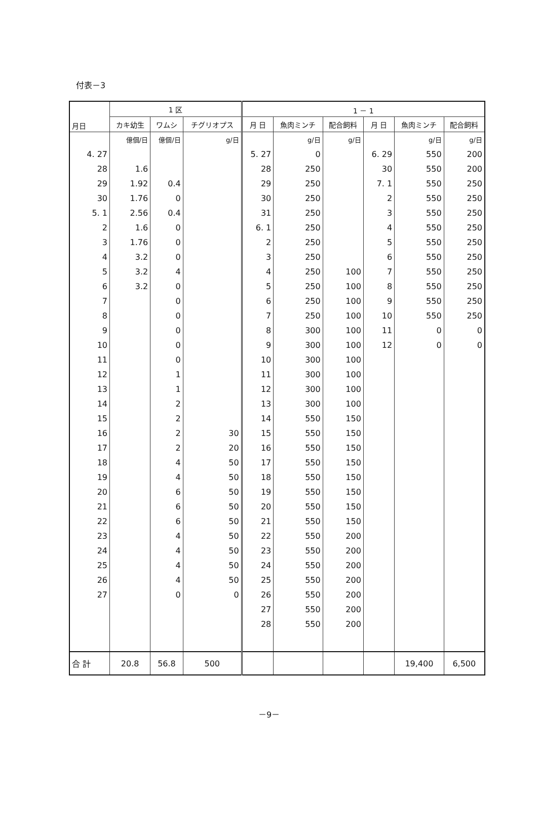付表－3
| 月日 | 1 区 | | | 1 － 1 | | | | | |
| --- | --- | --- | --- | --- | --- | --- | --- | --- | --- |
| | カキ幼生 | ワムシ | チグリオプス | 月 日 | 魚肉ミンチ | 配合飼料 | 月 日 | 魚肉ミンチ | 配合飼料 |
| | 億個/日 | 億個/日 | g/日 | | g/日 | g/日 | | g/日 | g/日 |
| 4. 27 | | | | 5. 27 | 0 | | 6. 29 | 550 | 200 |
| 28 | 1.6 | | | 28 | 250 | | 30 | 550 | 200 |
| 29 | 1.92 | 0.4 | | 29 | 250 | | 7. 1 | 550 | 250 |
| 30 | 1.76 | 0 | | 30 | 250 | | 2 | 550 | 250 |
| 5. 1 | 2.56 | 0.4 | | 31 | 250 | | 3 | 550 | 250 |
| 2 | 1.6 | 0 | | 6. 1 | 250 | | 4 | 550 | 250 |
| 3 | 1.76 | 0 | | 2 | 250 | | 5 | 550 | 250 |
| 4 | 3.2 | 0 | | 3 | 250 | | 6 | 550 | 250 |
| 5 | 3.2 | 4 | | 4 | 250 | 100 | 7 | 550 | 250 |
| 6 | 3.2 | 0 | | 5 | 250 | 100 | 8 | 550 | 250 |
| 7 | | 0 | | 6 | 250 | 100 | 9 | 550 | 250 |
| 8 | | 0 | | 7 | 250 | 100 | 10 | 550 | 250 |
| 9 | | 0 | | 8 | 300 | 100 | 11 | 0 | 0 |
| 10 | | 0 | | 9 | 300 | 100 | 12 | 0 | 0 |
| 11 | | 0 | | 10 | 300 | 100 | | | |
| 12 | | 1 | | 11 | 300 | 100 | | | |
| 13 | | 1 | | 12 | 300 | 100 | | | |
| 14 | | 2 | | 13 | 300 | 100 | | | |
| 15 | | 2 | | 14 | 550 | 150 | | | |
| 16 | | 2 | 30 | 15 | 550 | 150 | | | |
| 17 | | 2 | 20 | 16 | 550 | 150 | | | |
| 18 | | 4 | 50 | 17 | 550 | 150 | | | |
| 19 | | 4 | 50 | 18 | 550 | 150 | | | |
| 20 | | 6 | 50 | 19 | 550 | 150 | | | |
| 21 | | 6 | 50 | 20 | 550 | 150 | | | |
| 22 | | 6 | 50 | 21 | 550 | 150 | | | |
| 23 | | 4 | 50 | 22 | 550 | 200 | | | |
| 24 | | 4 | 50 | 23 | 550 | 200 | | | |
| 25 | | 4 | 50 | 24 | 550 | 200 | | | |
| 26 | | 4 | 50 | 25 | 550 | 200 | | | |
| 27 | | 0 | 0 | 26 | 550 | 200 | | | |
| | | | | 27 | 550 | 200 | | | |
| | | | | 28 | 550 | 200 | | | |
| 合 計 | 20.8 | 56.8 | 500 | | | | | 19,400 | 6,500 |
－9－